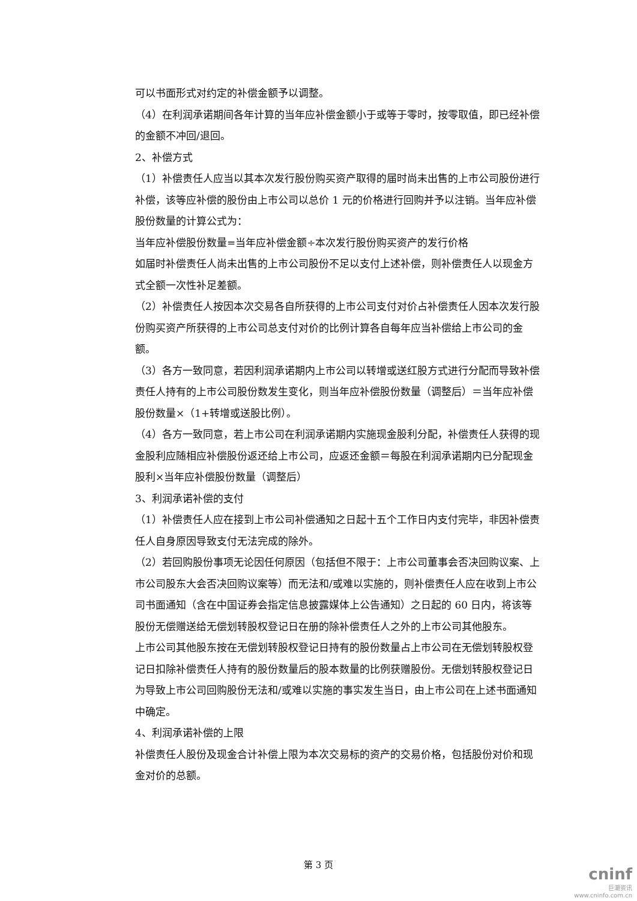可以书面形式对约定的补偿金额予以调整。
（4）在利润承诺期间各年计算的当年应补偿金额小于或等于零时，按零取值，即已经补偿的金额不冲回/退回。
2、补偿方式
（1）补偿责任人应当以其本次发行股份购买资产取得的届时尚未出售的上市公司股份进行补偿，该等应补偿的股份由上市公司以总价 1 元的价格进行回购并予以注销。当年应补偿股份数量的计算公式为：
当年应补偿股份数量=当年应补偿金额÷本次发行股份购买资产的发行价格
如届时补偿责任人尚未出售的上市公司股份不足以支付上述补偿，则补偿责任人以现金方式全额一次性补足差额。
（2）补偿责任人按因本次交易各自所获得的上市公司支付对价占补偿责任人因本次发行股份购买资产所获得的上市公司总支付对价的比例计算各自每年应当补偿给上市公司的金额。
（3）各方一致同意，若因利润承诺期内上市公司以转增或送红股方式进行分配而导致补偿责任人持有的上市公司股份数发生变化，则当年应补偿股份数量（调整后）＝当年应补偿股份数量×（1+转增或送股比例）。
（4）各方一致同意，若上市公司在利润承诺期内实施现金股利分配，补偿责任人获得的现金股利应随相应补偿股份返还给上市公司，应返还金额＝每股在利润承诺期内已分配现金股利×当年应补偿股份数量（调整后）
3、利润承诺补偿的支付
（1）补偿责任人应在接到上市公司补偿通知之日起十五个工作日内支付完毕，非因补偿责任人自身原因导致支付无法完成的除外。
（2）若回购股份事项无论因任何原因（包括但不限于：上市公司董事会否决回购议案、上市公司股东大会否决回购议案等）而无法和/或难以实施的，则补偿责任人应在收到上市公司书面通知（含在中国证券会指定信息披露媒体上公告通知）之日起的 60 日内，将该等股份无偿赠送给无偿划转股权登记日在册的除补偿责任人之外的上市公司其他股东。
上市公司其他股东按在无偿划转股权登记日持有的股份数量占上市公司在无偿划转股权登记日扣除补偿责任人持有的股份数量后的股本数量的比例获赠股份。无偿划转股权登记日为导致上市公司回购股份无法和/或难以实施的事实发生当日，由上市公司在上述书面通知中确定。
4、利润承诺补偿的上限
补偿责任人股份及现金合计补偿上限为本次交易标的资产的交易价格，包括股份对价和现金对价的总额。
第 3 页
cninf
巨潮资讯
www.cninfo.com.cn